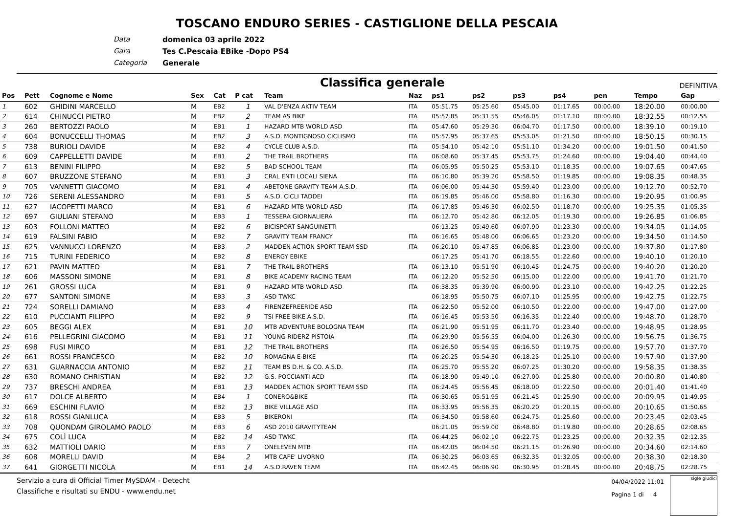TOSCANO ENDURO SERIES - CASTIGLIONE DELLA PESCAIA
Data domenica 03 aprile 2022
Gara Tes C.Pescaia EBike -Dopo PS4
Categoria Generale
Classifica generale
DEFINITIVA
| Pos | Pett | Cognome e Nome | Sex | Cat | P cat | Team | Naz | ps1 | ps2 | ps3 | ps4 | pen | Tempo | Gap |
| --- | --- | --- | --- | --- | --- | --- | --- | --- | --- | --- | --- | --- | --- | --- |
| 1 | 602 | GHIDINI MARCELLO | M | EB2 | 1 | VAL D'ENZA AKTIV TEAM | ITA | 05:51.75 | 05:25.60 | 05:45.00 | 01:17.65 | 00:00.00 | 18:20.00 | 00:00.00 |
| 2 | 614 | CHINUCCI PIETRO | M | EB2 | 2 | TEAM AS BIKE | ITA | 05:57.85 | 05:31.55 | 05:46.05 | 01:17.10 | 00:00.00 | 18:32.55 | 00:12.55 |
| 3 | 260 | BERTOZZI PAOLO | M | EB1 | 1 | HAZARD MTB WORLD ASD | ITA | 05:47.60 | 05:29.30 | 06:04.70 | 01:17.50 | 00:00.00 | 18:39.10 | 00:19.10 |
| 4 | 604 | BONUCCELLI THOMAS | M | EB2 | 3 | A.S.D. MONTIGNOSO CICLISMO | ITA | 05:57.95 | 05:37.65 | 05:53.05 | 01:21.50 | 00:00.00 | 18:50.15 | 00:30.15 |
| 5 | 738 | BURIOLI DAVIDE | M | EB2 | 4 | CYCLE CLUB A.S.D. | ITA | 05:54.10 | 05:42.10 | 05:51.10 | 01:34.20 | 00:00.00 | 19:01.50 | 00:41.50 |
| 6 | 609 | CAPPELLETTI DAVIDE | M | EB1 | 2 | THE TRAIL BROTHERS | ITA | 06:08.60 | 05:37.45 | 05:53.75 | 01:24.60 | 00:00.00 | 19:04.40 | 00:44.40 |
| 7 | 613 | BENINI FILIPPO | M | EB2 | 5 | BAD SCHOOL TEAM | ITA | 06:05.95 | 05:50.25 | 05:53.10 | 01:18.35 | 00:00.00 | 19:07.65 | 00:47.65 |
| 8 | 607 | BRUZZONE STEFANO | M | EB1 | 3 | CRAL ENTI LOCALI SIENA | ITA | 06:10.80 | 05:39.20 | 05:58.50 | 01:19.85 | 00:00.00 | 19:08.35 | 00:48.35 |
| 9 | 705 | VANNETTI GIACOMO | M | EB1 | 4 | ABETONE GRAVITY TEAM A.S.D. | ITA | 06:06.00 | 05:44.30 | 05:59.40 | 01:23.00 | 00:00.00 | 19:12.70 | 00:52.70 |
| 10 | 726 | SERENI ALESSANDRO | M | EB1 | 5 | A.S.D. CICLI TADDEI | ITA | 06:19.85 | 05:46.00 | 05:58.80 | 01:16.30 | 00:00.00 | 19:20.95 | 01:00.95 |
| 11 | 627 | IACOPETTI MARCO | M | EB1 | 6 | HAZARD MTB WORLD ASD | ITA | 06:17.85 | 05:46.30 | 06:02.50 | 01:18.70 | 00:00.00 | 19:25.35 | 01:05.35 |
| 12 | 697 | GIULIANI STEFANO | M | EB3 | 1 | TESSERA GIORNALIERA | ITA | 06:12.70 | 05:42.80 | 06:12.05 | 01:19.30 | 00:00.00 | 19:26.85 | 01:06.85 |
| 13 | 603 | FOLLONI MATTEO | M | EB2 | 6 | BICISPORT SANGUINETTI | | 06:13.25 | 05:49.60 | 06:07.90 | 01:23.30 | 00:00.00 | 19:34.05 | 01:14.05 |
| 14 | 619 | FALSINI FABIO | M | EB2 | 7 | GRAVITY TEAM FRANCY | ITA | 06:16.65 | 05:48.00 | 06:06.65 | 01:23.20 | 00:00.00 | 19:34.50 | 01:14.50 |
| 15 | 625 | VANNUCCI LORENZO | M | EB3 | 2 | MADDEN ACTION SPORT TEAM SSD | ITA | 06:20.10 | 05:47.85 | 06:06.85 | 01:23.00 | 00:00.00 | 19:37.80 | 01:17.80 |
| 16 | 715 | TURINI FEDERICO | M | EB2 | 8 | ENERGY EBIKE | | 06:17.25 | 05:41.70 | 06:18.55 | 01:22.60 | 00:00.00 | 19:40.10 | 01:20.10 |
| 17 | 621 | PAVIN MATTEO | M | EB1 | 7 | THE TRAIL BROTHERS | ITA | 06:13.10 | 05:51.90 | 06:10.45 | 01:24.75 | 00:00.00 | 19:40.20 | 01:20.20 |
| 18 | 606 | MASSONI SIMONE | M | EB1 | 8 | BIKE ACADEMY RACING TEAM | ITA | 06:12.20 | 05:52.50 | 06:15.00 | 01:22.00 | 00:00.00 | 19:41.70 | 01:21.70 |
| 19 | 261 | GROSSI LUCA | M | EB1 | 9 | HAZARD MTB WORLD ASD | ITA | 06:38.35 | 05:39.90 | 06:00.90 | 01:23.10 | 00:00.00 | 19:42.25 | 01:22.25 |
| 20 | 677 | SANTONI SIMONE | M | EB3 | 3 | ASD TWKC | | 06:18.95 | 05:50.75 | 06:07.10 | 01:25.95 | 00:00.00 | 19:42.75 | 01:22.75 |
| 21 | 724 | SORELLI DAMIANO | M | EB3 | 4 | FIRENZEFREERIDE ASD | ITA | 06:22.50 | 05:52.00 | 06:10.50 | 01:22.00 | 00:00.00 | 19:47.00 | 01:27.00 |
| 22 | 610 | PUCCIANTI FILIPPO | M | EB2 | 9 | TSI FREE BIKE A.S.D. | ITA | 06:16.45 | 05:53.50 | 06:16.35 | 01:22.40 | 00:00.00 | 19:48.70 | 01:28.70 |
| 23 | 605 | BEGGI ALEX | M | EB1 | 10 | MTB ADVENTURE BOLOGNA TEAM | ITA | 06:21.90 | 05:51.95 | 06:11.70 | 01:23.40 | 00:00.00 | 19:48.95 | 01:28.95 |
| 24 | 616 | PELLEGRINI GIACOMO | M | EB1 | 11 | YOUNG RIDERZ PISTOIA | ITA | 06:29.90 | 05:56.55 | 06:04.00 | 01:26.30 | 00:00.00 | 19:56.75 | 01:36.75 |
| 25 | 698 | FUSI MIRCO | M | EB1 | 12 | THE TRAIL BROTHERS | ITA | 06:26.50 | 05:54.95 | 06:16.50 | 01:19.75 | 00:00.00 | 19:57.70 | 01:37.70 |
| 26 | 661 | ROSSI FRANCESCO | M | EB2 | 10 | ROMAGNA E-BIKE | ITA | 06:20.25 | 05:54.30 | 06:18.25 | 01:25.10 | 00:00.00 | 19:57.90 | 01:37.90 |
| 27 | 631 | GUARNACCIA ANTONIO | M | EB2 | 11 | TEAM BS D.H. & CO. A.S.D. | ITA | 06:25.70 | 05:55.20 | 06:07.25 | 01:30.20 | 00:00.00 | 19:58.35 | 01:38.35 |
| 28 | 630 | ROMANO CHRISTIAN | M | EB2 | 12 | G.S. POCCIANTI ACD | ITA | 06:18.90 | 05:49.10 | 06:27.00 | 01:25.80 | 00:00.00 | 20:00.80 | 01:40.80 |
| 29 | 737 | BRESCHI ANDREA | M | EB1 | 13 | MADDEN ACTION SPORT TEAM SSD | ITA | 06:24.45 | 05:56.45 | 06:18.00 | 01:22.50 | 00:00.00 | 20:01.40 | 01:41.40 |
| 30 | 617 | DOLCE ALBERTO | M | EB4 | 1 | CONERO&BIKE | ITA | 06:30.65 | 05:51.95 | 06:21.45 | 01:25.90 | 00:00.00 | 20:09.95 | 01:49.95 |
| 31 | 669 | ESCHINI FLAVIO | M | EB2 | 13 | BIKE VILLAGE ASD | ITA | 06:33.95 | 05:56.35 | 06:20.20 | 01:20.15 | 00:00.00 | 20:10.65 | 01:50.65 |
| 32 | 618 | ROSSI GIANLUCA | M | EB3 | 5 | BIKERONI | ITA | 06:34.50 | 05:58.60 | 06:24.75 | 01:25.60 | 00:00.00 | 20:23.45 | 02:03.45 |
| 33 | 708 | QUONDAM GIROLAMO PAOLO | M | EB3 | 6 | ASD 2010 GRAVITYTEAM | | 06:21.05 | 05:59.00 | 06:48.80 | 01:19.80 | 00:00.00 | 20:28.65 | 02:08.65 |
| 34 | 675 | COLÌ LUCA | M | EB2 | 14 | ASD TWKC | ITA | 06:44.25 | 06:02.10 | 06:22.75 | 01:23.25 | 00:00.00 | 20:32.35 | 02:12.35 |
| 35 | 632 | MATTIOLI DARIO | M | EB3 | 7 | ONELEVEN MTB | ITA | 06:42.05 | 06:04.50 | 06:21.15 | 01:26.90 | 00:00.00 | 20:34.60 | 02:14.60 |
| 36 | 608 | MORELLI DAVID | M | EB4 | 2 | MTB CAFE' LIVORNO | ITA | 06:30.25 | 06:03.65 | 06:32.35 | 01:32.05 | 00:00.00 | 20:38.30 | 02:18.30 |
| 37 | 641 | GIORGETTI NICOLA | M | EB1 | 14 | A.S.D.RAVEN TEAM | ITA | 06:42.45 | 06:06.90 | 06:30.95 | 01:28.45 | 00:00.00 | 20:48.75 | 02:28.75 |
Servizio a cura di Official Timer MySDAM - Detecht
Classifiche e risultati su ENDU - www.endu.net
04/04/2022 11:01
Pagina 1 di 4
sigle giudici